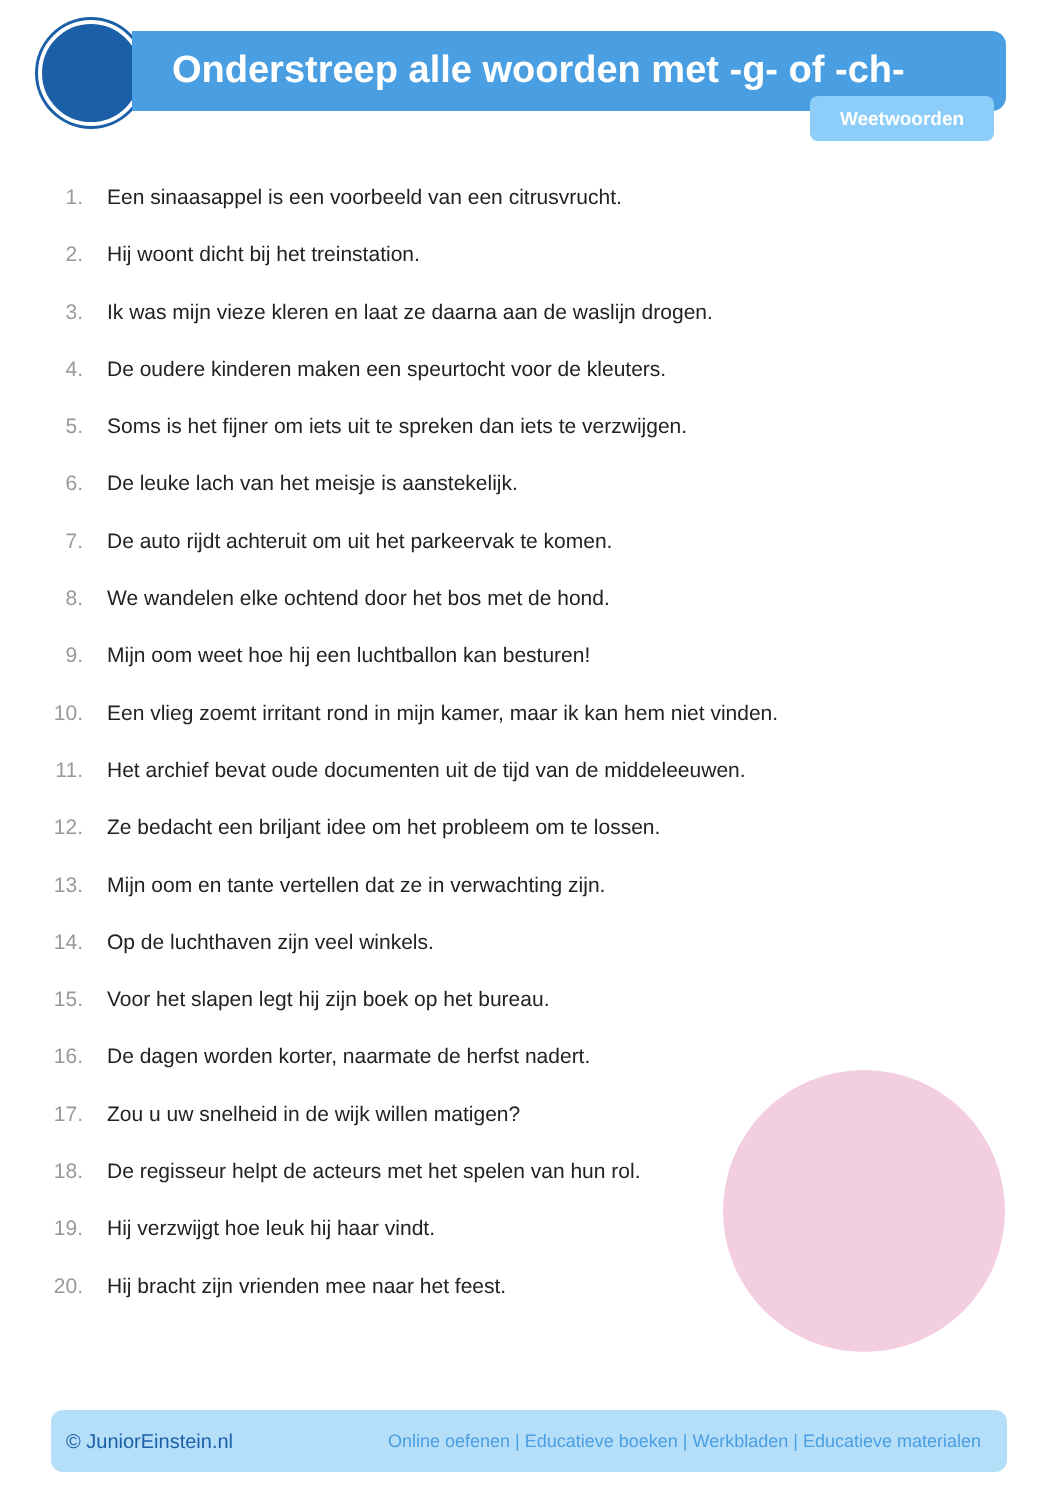Onderstreep alle woorden met -g- of -ch-
Weetwoorden
1. Een sinaasappel is een voorbeeld van een citrusvrucht.
2. Hij woont dicht bij het treinstation.
3. Ik was mijn vieze kleren en laat ze daarna aan de waslijn drogen.
4. De oudere kinderen maken een speurtocht voor de kleuters.
5. Soms is het fijner om iets uit te spreken dan iets te verzwijgen.
6. De leuke lach van het meisje is aanstekelijk.
7. De auto rijdt achteruit om uit het parkeervak te komen.
8. We wandelen elke ochtend door het bos met de hond.
9. Mijn oom weet hoe hij een luchtballon kan besturen!
10. Een vlieg zoemt irritant rond in mijn kamer, maar ik kan hem niet vinden.
11. Het archief bevat oude documenten uit de tijd van de middeleeuwen.
12. Ze bedacht een briljant idee om het probleem om te lossen.
13. Mijn oom en tante vertellen dat ze in verwachting zijn.
14. Op de luchthaven zijn veel winkels.
15. Voor het slapen legt hij zijn boek op het bureau.
16. De dagen worden korter, naarmate de herfst nadert.
17. Zou u uw snelheid in de wijk willen matigen?
18. De regisseur helpt de acteurs met het spelen van hun rol.
19. Hij verzwijgt hoe leuk hij haar vindt.
20. Hij bracht zijn vrienden mee naar het feest.
© JuniorEinstein.nl Online oefenen | Educatieve boeken | Werkbladen | Educatieve materialen